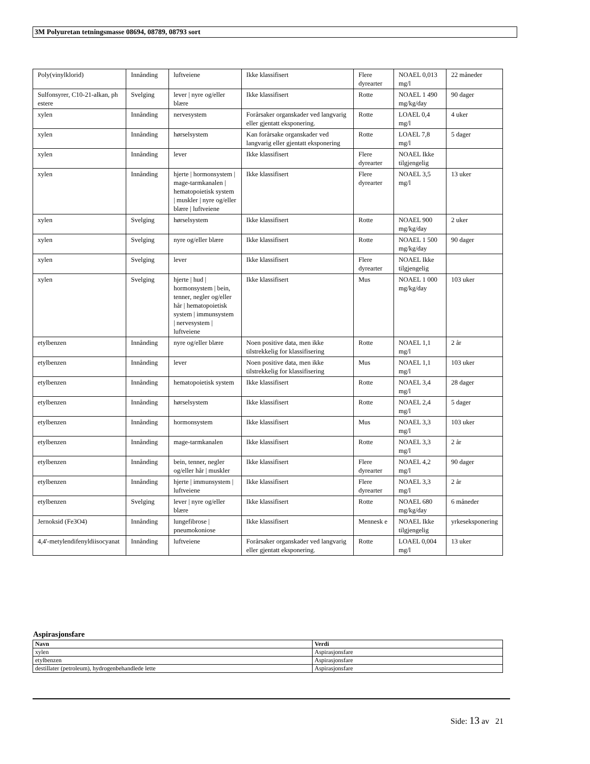3M Polyuretan tetningsmasse 08694, 08789, 08793 sort
| Poly(vinylklorid) | Innånding | luftveiene | Ikke klassifisert | Flere dyrearter | NOAEL 0,013 mg/l | 22 måneder |
| Sulfonsyrer, C10-21-alkan, ph estere | Svelging | lever / nyre og/eller blære | Ikke klassifisert | Rotte | NOAEL 1 490 mg/kg/day | 90 dager |
| xylen | Innånding | nervesystem | Forårsaker organskader ved langvarig eller gjentatt eksponering. | Rotte | LOAEL 0,4 mg/l | 4 uker |
| xylen | Innånding | hørselsystem | Kan forårsake organskader ved langvarig eller gjentatt eksponering | Rotte | LOAEL 7,8 mg/l | 5 dager |
| xylen | Innånding | lever | Ikke klassifisert | Flere dyrearter | NOAEL Ikke tilgjengelig | |
| xylen | Innånding | hjerte / hormonsystem / mage-tarmkanalen / hematopoietisk system / muskler / nyre og/eller blære / luftveiene | Ikke klassifisert | Flere dyrearter | NOAEL 3,5 mg/l | 13 uker |
| xylen | Svelging | hørselsystem | Ikke klassifisert | Rotte | NOAEL 900 mg/kg/day | 2 uker |
| xylen | Svelging | nyre og/eller blære | Ikke klassifisert | Rotte | NOAEL 1 500 mg/kg/day | 90 dager |
| xylen | Svelging | lever | Ikke klassifisert | Flere dyrearter | NOAEL Ikke tilgjengelig | |
| xylen | Svelging | hjerte / hud / hormonsystem / bein, tenner, negler og/eller hår / hematopoietisk system / immunsystem / nervesystem / luftveiene | Ikke klassifisert | Mus | NOAEL 1 000 mg/kg/day | 103 uker |
| etylbenzen | Innånding | nyre og/eller blære | Noen positive data, men ikke tilstrekkelig for klassifisering | Rotte | NOAEL 1,1 mg/l | 2 år |
| etylbenzen | Innånding | lever | Noen positive data, men ikke tilstrekkelig for klassifisering | Mus | NOAEL 1,1 mg/l | 103 uker |
| etylbenzen | Innånding | hematopoietisk system | Ikke klassifisert | Rotte | NOAEL 3,4 mg/l | 28 dager |
| etylbenzen | Innånding | hørselsystem | Ikke klassifisert | Rotte | NOAEL 2,4 mg/l | 5 dager |
| etylbenzen | Innånding | hormonsystem | Ikke klassifisert | Mus | NOAEL 3,3 mg/l | 103 uker |
| etylbenzen | Innånding | mage-tarmkanalen | Ikke klassifisert | Rotte | NOAEL 3,3 mg/l | 2 år |
| etylbenzen | Innånding | bein, tenner, negler og/eller hår / muskler | Ikke klassifisert | Flere dyrearter | NOAEL 4,2 mg/l | 90 dager |
| etylbenzen | Innånding | hjerte / immunsystem / luftveiene | Ikke klassifisert | Flere dyrearter | NOAEL 3,3 mg/l | 2 år |
| etylbenzen | Svelging | lever / nyre og/eller blære | Ikke klassifisert | Rotte | NOAEL 680 mg/kg/day | 6 måneder |
| Jernoksid (Fe3O4) | Innånding | lungefibrose / pneumokoniose | Ikke klassifisert | Mennesk e | NOAEL Ikke tilgjengelig | yrkeseksponering |
| 4,4'-metylendifenyldiisocyanat | Innånding | luftveiene | Forårsaker organskader ved langvarig eller gjentatt eksponering. | Rotte | LOAEL 0,004 mg/l | 13 uker |
Aspirasjonsfare
| Navn | Verdi |
| --- | --- |
| xylen | Aspirasjonsfare |
| etylbenzen | Aspirasjonsfare |
| destillater (petroleum), hydrogenbehandlede lette | Aspirasjonsfare |
Side: 13 av 21